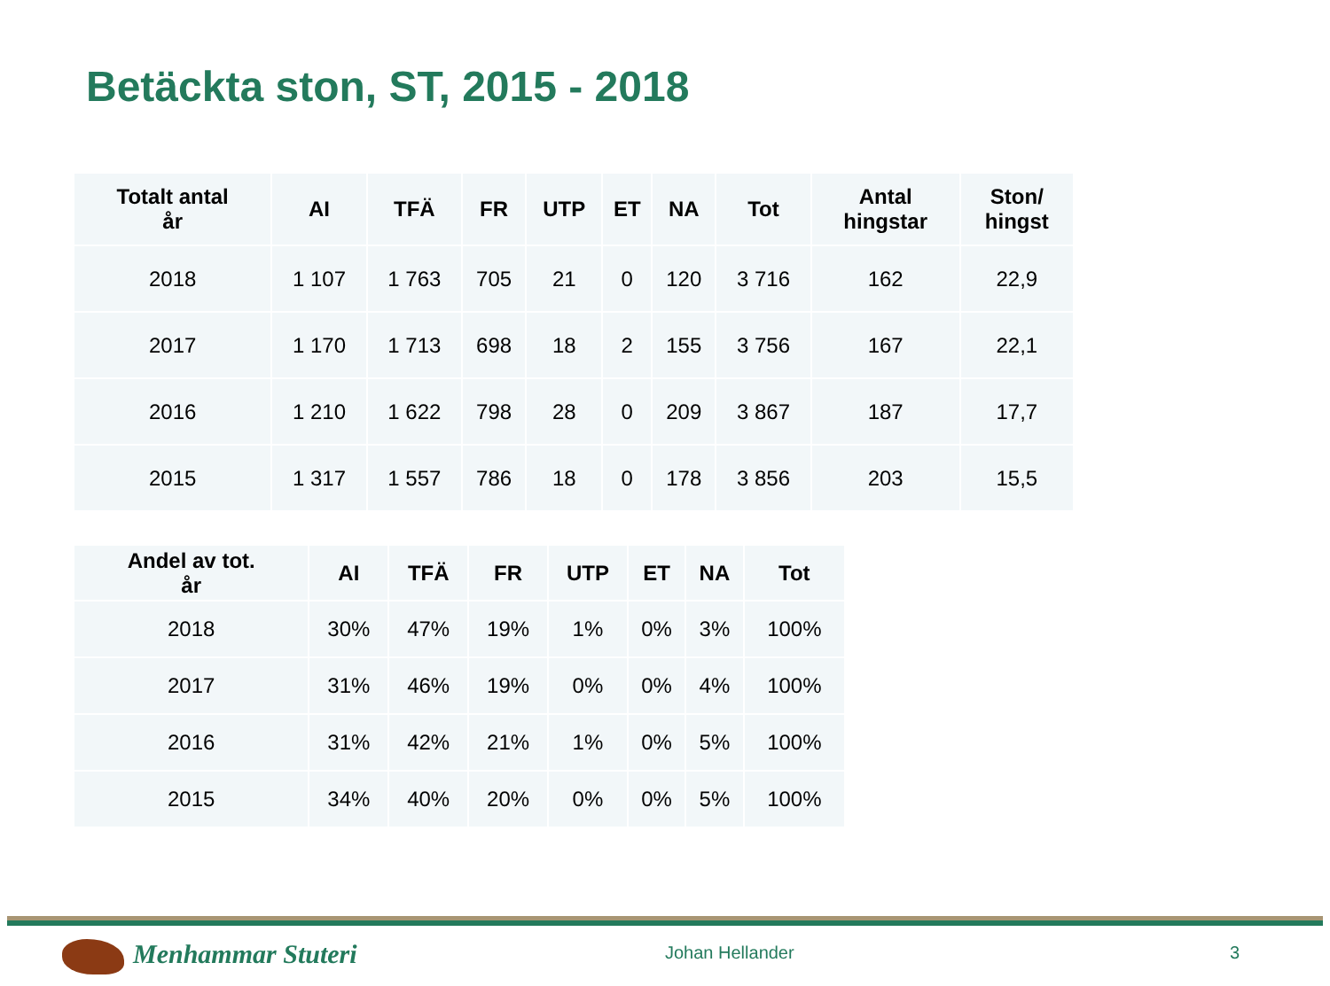Betäckta ston, ST, 2015 - 2018
| Totalt antal år | AI | TFÄ | FR | UTP | ET | NA | Tot | Antal hingstar | Ston/ hingst |
| --- | --- | --- | --- | --- | --- | --- | --- | --- | --- |
| 2018 | 1 107 | 1 763 | 705 | 21 | 0 | 120 | 3 716 | 162 | 22,9 |
| 2017 | 1 170 | 1 713 | 698 | 18 | 2 | 155 | 3 756 | 167 | 22,1 |
| 2016 | 1 210 | 1 622 | 798 | 28 | 0 | 209 | 3 867 | 187 | 17,7 |
| 2015 | 1 317 | 1 557 | 786 | 18 | 0 | 178 | 3 856 | 203 | 15,5 |
| Andel av tot. år | AI | TFÄ | FR | UTP | ET | NA | Tot |
| --- | --- | --- | --- | --- | --- | --- | --- |
| 2018 | 30% | 47% | 19% | 1% | 0% | 3% | 100% |
| 2017 | 31% | 46% | 19% | 0% | 0% | 4% | 100% |
| 2016 | 31% | 42% | 21% | 1% | 0% | 5% | 100% |
| 2015 | 34% | 40% | 20% | 0% | 0% | 5% | 100% |
Menhammar Stuteri Johan Hellander 3